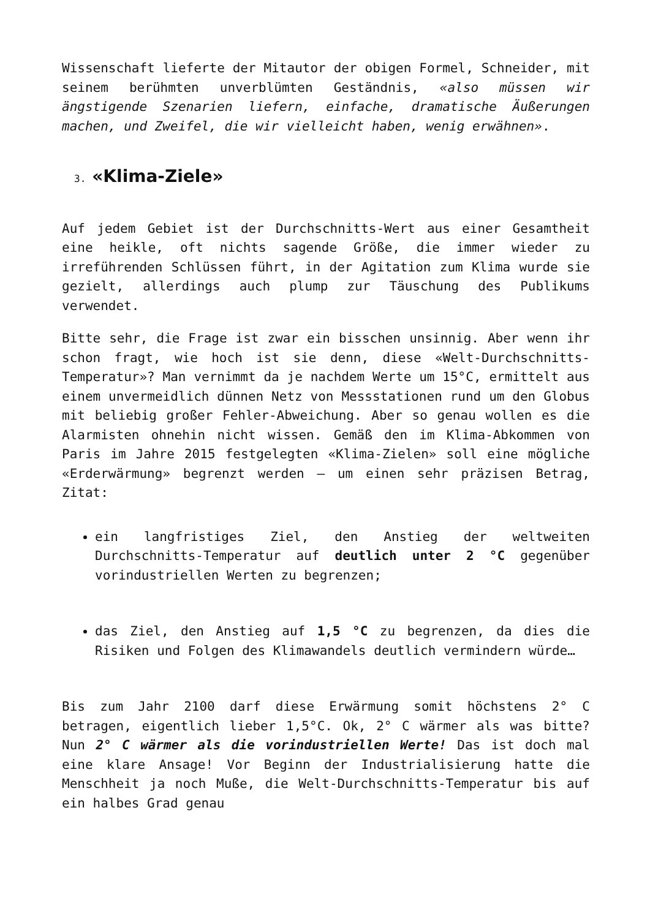Wissenschaft lieferte der Mitautor der obigen Formel, Schneider, mit seinem berühmten unverblümten Geständnis, «also müssen wir ängstigende Szenarien liefern, einfache, dramatische Äußerungen machen, und Zweifel, die wir vielleicht haben, wenig erwähnen».
3. «Klima-Ziele»
Auf jedem Gebiet ist der Durchschnitts-Wert aus einer Gesamtheit eine heikle, oft nichts sagende Größe, die immer wieder zu irreführenden Schlüssen führt, in der Agitation zum Klima wurde sie gezielt, allerdings auch plump zur Täuschung des Publikums verwendet.
Bitte sehr, die Frage ist zwar ein bisschen unsinnig. Aber wenn ihr schon fragt, wie hoch ist sie denn, diese «Welt-Durchschnitts-Temperatur»? Man vernimmt da je nachdem Werte um 15°C, ermittelt aus einem unvermeidlich dünnen Netz von Messstationen rund um den Globus mit beliebig großer Fehler-Abweichung. Aber so genau wollen es die Alarmisten ohnehin nicht wissen. Gemäß den im Klima-Abkommen von Paris im Jahre 2015 festgelegten «Klima-Zielen» soll eine mögliche «Erderwärmung» begrenzt werden – um einen sehr präzisen Betrag, Zitat:
ein langfristiges Ziel, den Anstieg der weltweiten Durchschnitts-Temperatur auf deutlich unter 2 °C gegenüber vorindustriellen Werten zu begrenzen;
das Ziel, den Anstieg auf 1,5 °C zu begrenzen, da dies die Risiken und Folgen des Klimawandels deutlich vermindern würde…
Bis zum Jahr 2100 darf diese Erwärmung somit höchstens 2° C betragen, eigentlich lieber 1,5°C. Ok, 2° C wärmer als was bitte? Nun 2° C wärmer als die vorindustriellen Werte! Das ist doch mal eine klare Ansage! Vor Beginn der Industrialisierung hatte die Menschheit ja noch Muße, die Welt-Durchschnitts-Temperatur bis auf ein halbes Grad genau